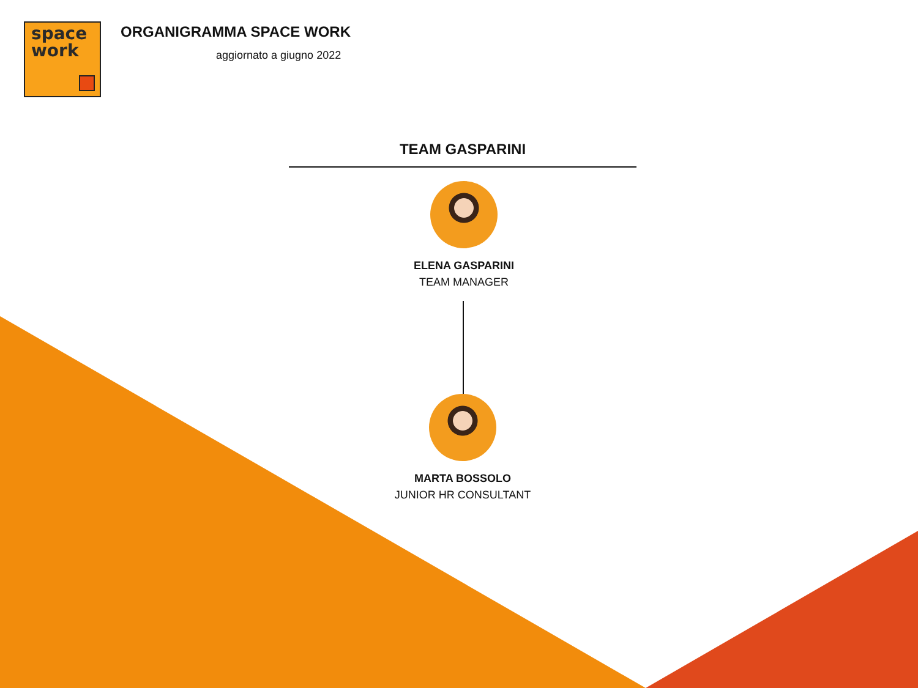space
work
ORGANIGRAMMA SPACE WORK
aggiornato a giugno 2022
TEAM GASPARINI
ELENA GASPARINI
TEAM MANAGER
MARTA BOSSOLO
JUNIOR HR CONSULTANT